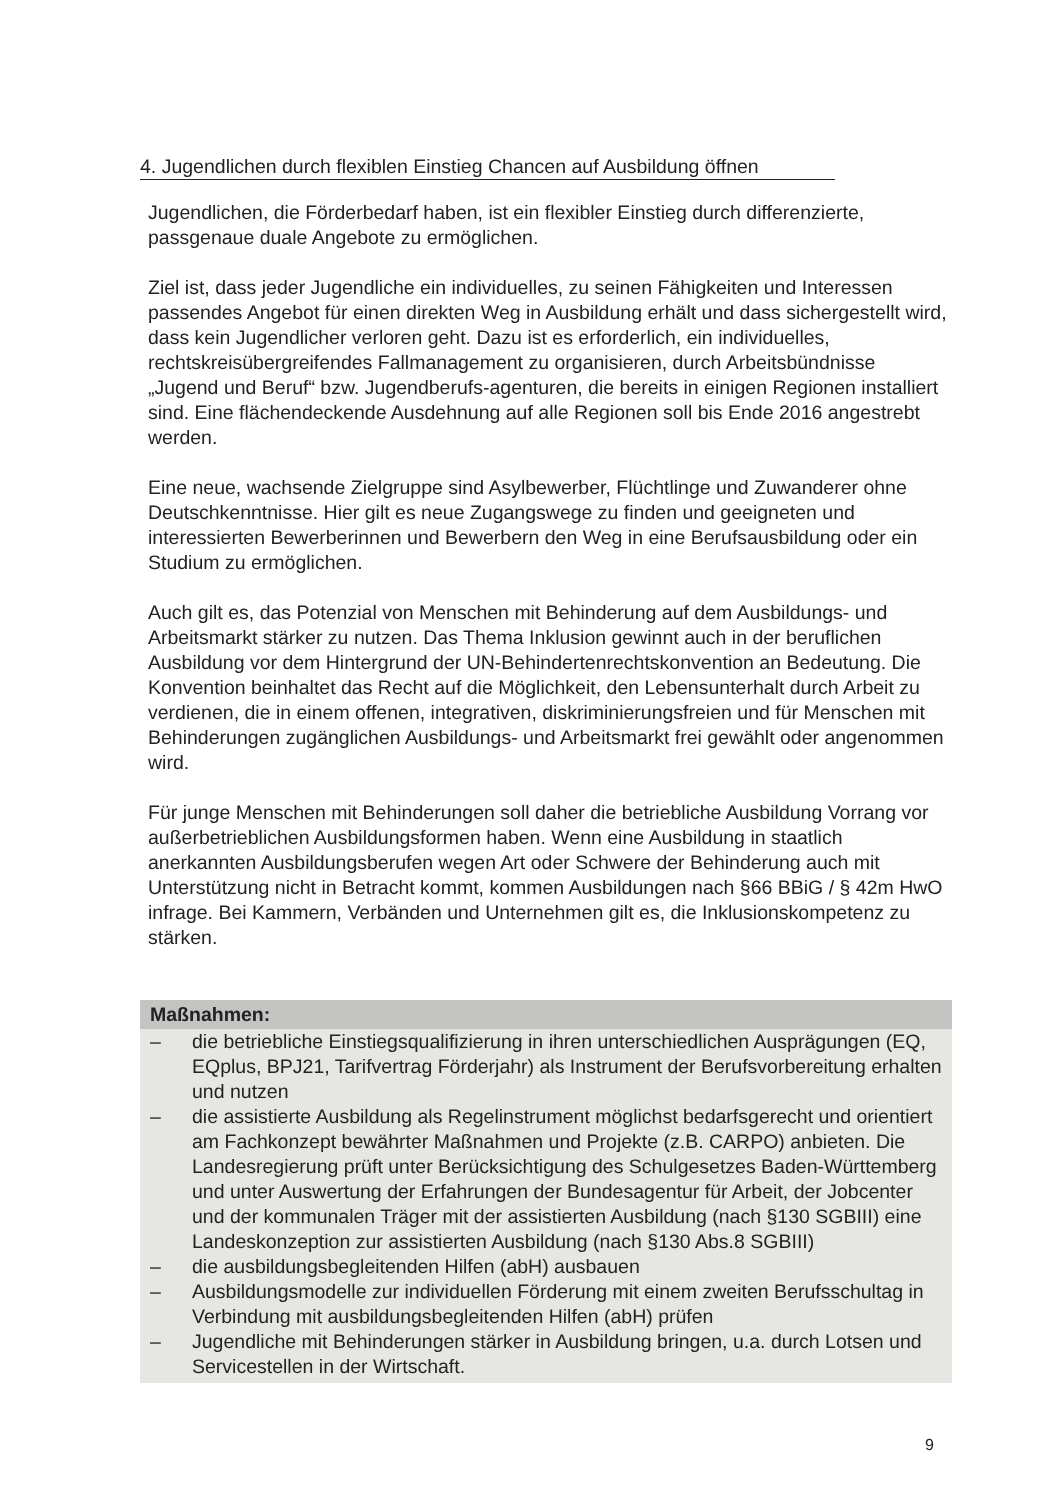4. Jugendlichen durch flexiblen Einstieg Chancen auf Ausbildung öffnen
Jugendlichen, die Förderbedarf haben, ist ein flexibler Einstieg durch differenzierte, passgenaue duale Angebote zu ermöglichen.
Ziel ist, dass jeder Jugendliche ein individuelles, zu seinen Fähigkeiten und Interessen passendes Angebot für einen direkten Weg in Ausbildung erhält und dass sichergestellt wird, dass kein Jugendlicher verloren geht. Dazu ist es erforderlich, ein individuelles, rechtskreisübergreifendes Fallmanagement zu organisieren, durch Arbeitsbündnisse „Jugend und Beruf“ bzw. Jugendberufs-agenturen, die bereits in einigen Regionen installiert sind. Eine flächendeckende Ausdehnung auf alle Regionen soll bis Ende 2016 angestrebt werden.
Eine neue, wachsende Zielgruppe sind Asylbewerber, Flüchtlinge und Zuwanderer ohne Deutschkenntnisse. Hier gilt es neue Zugangswege zu finden und geeigneten und interessierten Bewerberinnen und Bewerbern den Weg in eine Berufsausbildung oder ein Studium zu ermöglichen.
Auch gilt es, das Potenzial von Menschen mit Behinderung auf dem Ausbildungs- und Arbeitsmarkt stärker zu nutzen. Das Thema Inklusion gewinnt auch in der beruflichen Ausbildung vor dem Hintergrund der UN-Behindertenrechtskonvention an Bedeutung. Die Konvention beinhaltet das Recht auf die Möglichkeit, den Lebensunterhalt durch Arbeit zu verdienen, die in einem offenen, integrativen, diskriminierungsfreien und für Menschen mit Behinderungen zugänglichen Ausbildungs- und Arbeitsmarkt frei gewählt oder angenommen wird.
Für junge Menschen mit Behinderungen soll daher die betriebliche Ausbildung Vorrang vor außerbetrieblichen Ausbildungsformen haben. Wenn eine Ausbildung in staatlich anerkannten Ausbildungsberufen wegen Art oder Schwere der Behinderung auch mit Unterstützung nicht in Betracht kommt, kommen Ausbildungen nach §66 BBiG / § 42m HwO infrage. Bei Kammern, Verbänden und Unternehmen gilt es, die Inklusionskompetenz zu stärken.
Maßnahmen:
– die betriebliche Einstiegsqualifizierung in ihren unterschiedlichen Ausprägungen (EQ, EQplus, BPJ21, Tarifvertrag Förderjahr) als Instrument der Berufsvorbereitung erhalten und nutzen
– die assistierte Ausbildung als Regelinstrument möglichst bedarfsgerecht und orientiert am Fachkonzept bewährter Maßnahmen und Projekte (z.B. CARPO) anbieten. Die Landesregierung prüft unter Berücksichtigung des Schulgesetzes Baden-Württemberg und unter Auswertung der Erfahrungen der Bundesagentur für Arbeit, der Jobcenter und der kommunalen Träger mit der assistierten Ausbildung (nach §130 SGBIII) eine Landeskonzeption zur assistierten Ausbildung (nach §130 Abs.8 SGBIII)
– die ausbildungsbegleitenden Hilfen (abH) ausbauen
– Ausbildungsmodelle zur individuellen Förderung mit einem zweiten Berufsschultag in Verbindung mit ausbildungsbegleitenden Hilfen (abH) prüfen
– Jugendliche mit Behinderungen stärker in Ausbildung bringen, u.a. durch Lotsen und Servicestellen in der Wirtschaft.
9